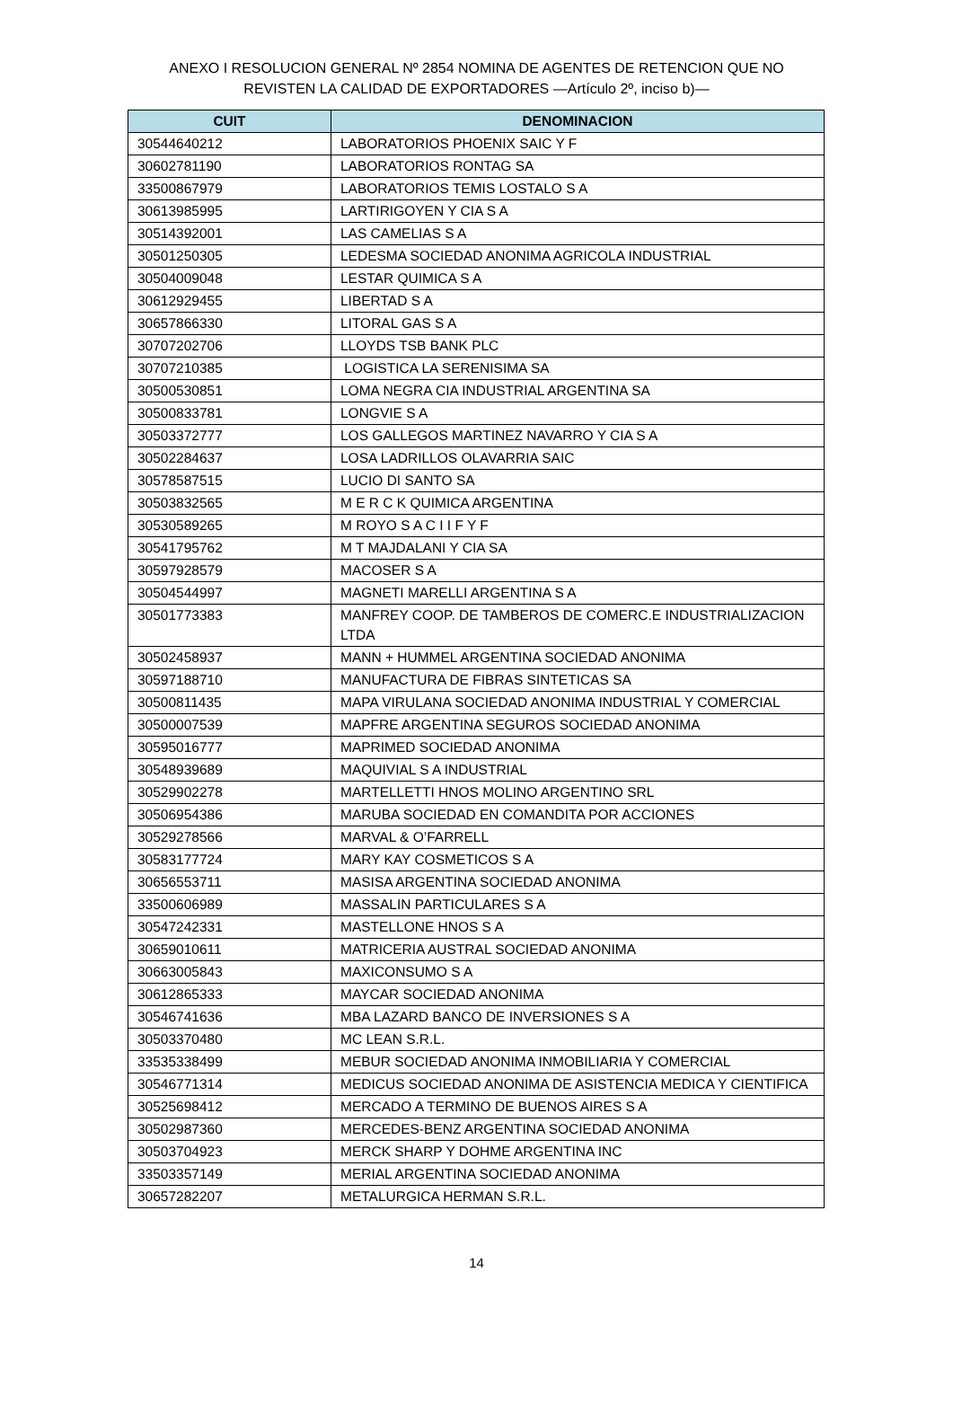ANEXO I RESOLUCION GENERAL Nº 2854 NOMINA DE AGENTES DE RETENCION QUE NO REVISTEN LA CALIDAD DE EXPORTADORES —Artículo 2º, inciso b)—
| CUIT | DENOMINACION |
| --- | --- |
| 30544640212 | LABORATORIOS PHOENIX SAIC Y F |
| 30602781190 | LABORATORIOS RONTAG SA |
| 33500867979 | LABORATORIOS TEMIS LOSTALO S A |
| 30613985995 | LARTIRIGOYEN Y CIA S A |
| 30514392001 | LAS CAMELIAS S A |
| 30501250305 | LEDESMA SOCIEDAD ANONIMA AGRICOLA INDUSTRIAL |
| 30504009048 | LESTAR QUIMICA S A |
| 30612929455 | LIBERTAD S A |
| 30657866330 | LITORAL GAS S A |
| 30707202706 | LLOYDS TSB BANK PLC |
| 30707210385 | LOGISTICA LA SERENISIMA SA |
| 30500530851 | LOMA NEGRA CIA INDUSTRIAL ARGENTINA SA |
| 30500833781 | LONGVIE S A |
| 30503372777 | LOS GALLEGOS MARTINEZ NAVARRO Y CIA S A |
| 30502284637 | LOSA LADRILLOS OLAVARRIA SAIC |
| 30578587515 | LUCIO DI SANTO SA |
| 30503832565 | M E R C K QUIMICA ARGENTINA |
| 30530589265 | M ROYO S A C I I F Y F |
| 30541795762 | M T MAJDALANI Y CIA SA |
| 30597928579 | MACOSER S A |
| 30504544997 | MAGNETI MARELLI ARGENTINA S A |
| 30501773383 | MANFREY COOP. DE TAMBEROS DE COMERC.E INDUSTRIALIZACION LTDA |
| 30502458937 | MANN + HUMMEL ARGENTINA SOCIEDAD ANONIMA |
| 30597188710 | MANUFACTURA DE FIBRAS SINTETICAS SA |
| 30500811435 | MAPA VIRULANA SOCIEDAD ANONIMA INDUSTRIAL Y COMERCIAL |
| 30500007539 | MAPFRE ARGENTINA SEGUROS SOCIEDAD ANONIMA |
| 30595016777 | MAPRIMED SOCIEDAD ANONIMA |
| 30548939689 | MAQUIVIAL S A INDUSTRIAL |
| 30529902278 | MARTELLETTI HNOS MOLINO ARGENTINO SRL |
| 30506954386 | MARUBA SOCIEDAD EN COMANDITA POR ACCIONES |
| 30529278566 | MARVAL & O’FARRELL |
| 30583177724 | MARY KAY COSMETICOS S A |
| 30656553711 | MASISA ARGENTINA SOCIEDAD ANONIMA |
| 33500606989 | MASSALIN PARTICULARES S A |
| 30547242331 | MASTELLONE HNOS S A |
| 30659010611 | MATRICERIA AUSTRAL SOCIEDAD ANONIMA |
| 30663005843 | MAXICONSUMO S A |
| 30612865333 | MAYCAR SOCIEDAD ANONIMA |
| 30546741636 | MBA LAZARD BANCO DE INVERSIONES S A |
| 30503370480 | MC LEAN S.R.L. |
| 33535338499 | MEBUR SOCIEDAD ANONIMA INMOBILIARIA Y COMERCIAL |
| 30546771314 | MEDICUS SOCIEDAD ANONIMA DE ASISTENCIA MEDICA Y CIENTIFICA |
| 30525698412 | MERCADO A TERMINO DE BUENOS AIRES S A |
| 30502987360 | MERCEDES-BENZ ARGENTINA SOCIEDAD ANONIMA |
| 30503704923 | MERCK SHARP Y DOHME ARGENTINA INC |
| 33503357149 | MERIAL ARGENTINA SOCIEDAD ANONIMA |
| 30657282207 | METALURGICA HERMAN S.R.L. |
14